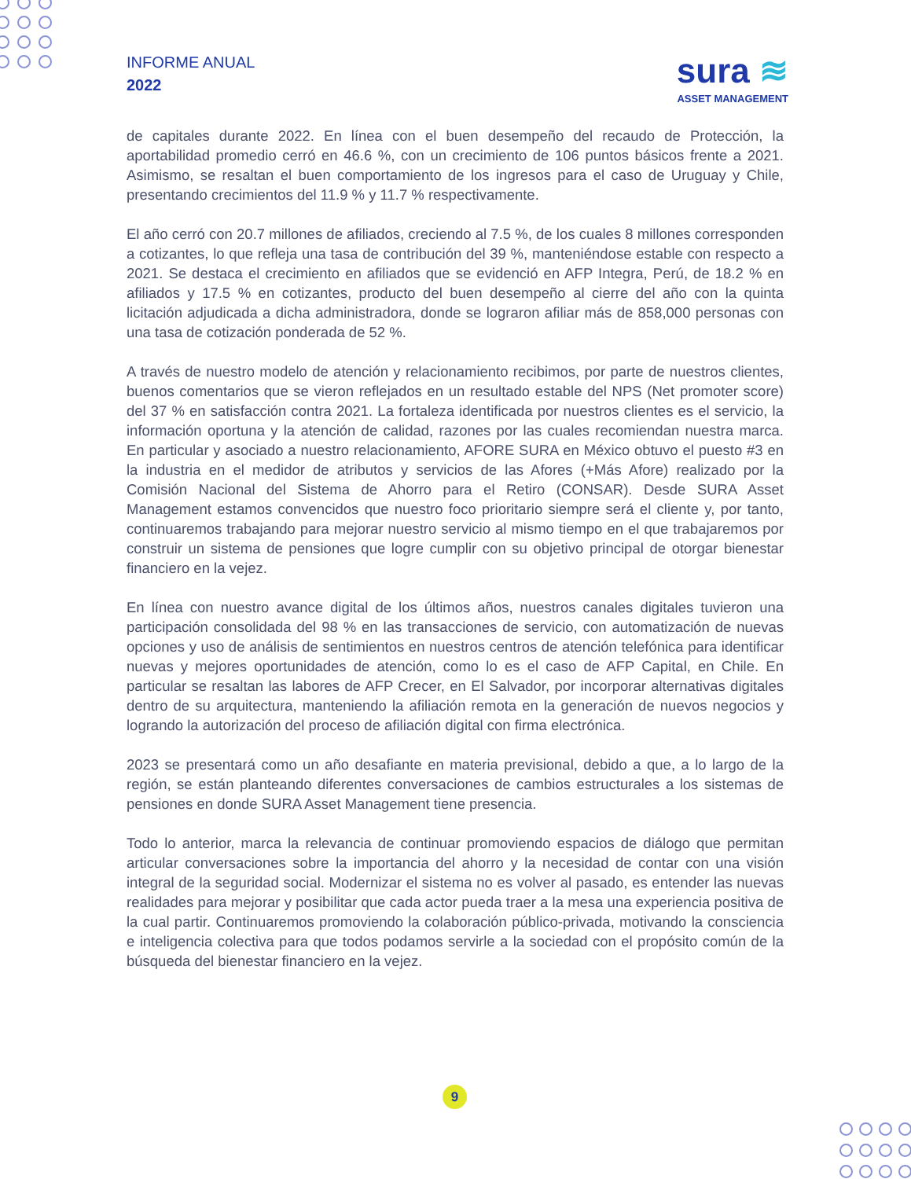INFORME ANUAL
2022
sura ≋
ASSET MANAGEMENT
de capitales durante 2022. En línea con el buen desempeño del recaudo de Protección, la aportabilidad promedio cerró en 46.6 %, con un crecimiento de 106 puntos básicos frente a 2021. Asimismo, se resaltan el buen comportamiento de los ingresos para el caso de Uruguay y Chile, presentando crecimientos del 11.9 % y 11.7 % respectivamente.
El año cerró con 20.7 millones de afiliados, creciendo al 7.5 %, de los cuales 8 millones corresponden a cotizantes, lo que refleja una tasa de contribución del 39 %, manteniéndose estable con respecto a 2021. Se destaca el crecimiento en afiliados que se evidenció en AFP Integra, Perú, de 18.2 % en afiliados y 17.5 % en cotizantes, producto del buen desempeño al cierre del año con la quinta licitación adjudicada a dicha administradora, donde se lograron afiliar más de 858,000 personas con una tasa de cotización ponderada de 52 %.
A través de nuestro modelo de atención y relacionamiento recibimos, por parte de nuestros clientes, buenos comentarios que se vieron reflejados en un resultado estable del NPS (Net promoter score) del 37 % en satisfacción contra 2021. La fortaleza identificada por nuestros clientes es el servicio, la información oportuna y la atención de calidad, razones por las cuales recomiendan nuestra marca. En particular y asociado a nuestro relacionamiento, AFORE SURA en México obtuvo el puesto #3 en la industria en el medidor de atributos y servicios de las Afores (+Más Afore) realizado por la Comisión Nacional del Sistema de Ahorro para el Retiro (CONSAR). Desde SURA Asset Management estamos convencidos que nuestro foco prioritario siempre será el cliente y, por tanto, continuaremos trabajando para mejorar nuestro servicio al mismo tiempo en el que trabajaremos por construir un sistema de pensiones que logre cumplir con su objetivo principal de otorgar bienestar financiero en la vejez.
En línea con nuestro avance digital de los últimos años, nuestros canales digitales tuvieron una participación consolidada del 98 % en las transacciones de servicio, con automatización de nuevas opciones y uso de análisis de sentimientos en nuestros centros de atención telefónica para identificar nuevas y mejores oportunidades de atención, como lo es el caso de AFP Capital, en Chile. En particular se resaltan las labores de AFP Crecer, en El Salvador, por incorporar alternativas digitales dentro de su arquitectura, manteniendo la afiliación remota en la generación de nuevos negocios y logrando la autorización del proceso de afiliación digital con firma electrónica.
2023 se presentará como un año desafiante en materia previsional, debido a que, a lo largo de la región, se están planteando diferentes conversaciones de cambios estructurales a los sistemas de pensiones en donde SURA Asset Management tiene presencia.
Todo lo anterior, marca la relevancia de continuar promoviendo espacios de diálogo que permitan articular conversaciones sobre la importancia del ahorro y la necesidad de contar con una visión integral de la seguridad social. Modernizar el sistema no es volver al pasado, es entender las nuevas realidades para mejorar y posibilitar que cada actor pueda traer a la mesa una experiencia positiva de la cual partir. Continuaremos promoviendo la colaboración público-privada, motivando la consciencia e inteligencia colectiva para que todos podamos servirle a la sociedad con el propósito común de la búsqueda del bienestar financiero en la vejez.
9